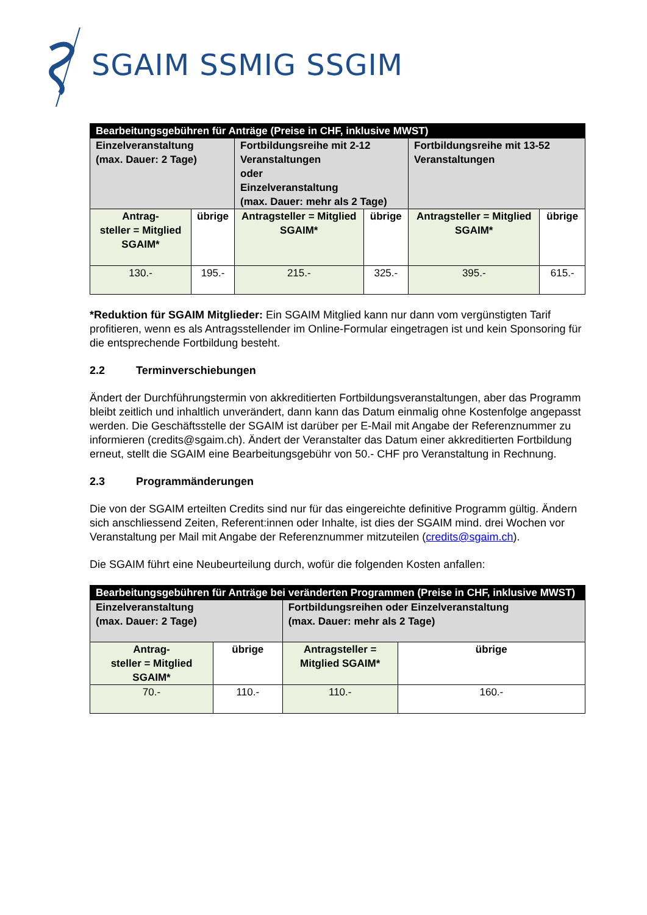SGAIM SSMIG SSGIM
| Bearbeitungsgebühren für Anträge (Preise in CHF, inklusive MWST) | | | | | |
| --- | --- | --- | --- | --- | --- |
| Einzelveranstaltung (max. Dauer: 2 Tage) | | Fortbildungsreihe mit 2-12 Veranstaltungen oder Einzelveranstaltung (max. Dauer: mehr als 2 Tage) | | Fortbildungsreihe mit 13-52 Veranstaltungen | |
| Antrag- steller = Mitglied SGAIM* | übrige | Antragsteller = Mitglied SGAIM* | übrige | Antragsteller = Mitglied SGAIM* | übrige |
| 130.- | 195.- | 215.- | 325.- | 395.- | 615.- |
*Reduktion für SGAIM Mitglieder: Ein SGAIM Mitglied kann nur dann vom vergünstigten Tarif profitieren, wenn es als Antragsstellender im Online-Formular eingetragen ist und kein Sponsoring für die entsprechende Fortbildung besteht.
2.2 Terminverschiebungen
Ändert der Durchführungstermin von akkreditierten Fortbildungsveranstaltungen, aber das Programm bleibt zeitlich und inhaltlich unverändert, dann kann das Datum einmalig ohne Kostenfolge angepasst werden. Die Geschäftsstelle der SGAIM ist darüber per E-Mail mit Angabe der Referenznummer zu informieren (credits@sgaim.ch). Ändert der Veranstalter das Datum einer akkreditierten Fortbildung erneut, stellt die SGAIM eine Bearbeitungsgebühr von 50.- CHF pro Veranstaltung in Rechnung.
2.3 Programmänderungen
Die von der SGAIM erteilten Credits sind nur für das eingereichte definitive Programm gültig. Ändern sich anschliessend Zeiten, Referent:innen oder Inhalte, ist dies der SGAIM mind. drei Wochen vor Veranstaltung per Mail mit Angabe der Referenznummer mitzuteilen (credits@sgaim.ch).
Die SGAIM führt eine Neubeurteilung durch, wofür die folgenden Kosten anfallen:
| Bearbeitungsgebühren für Anträge bei veränderten Programmen (Preise in CHF, inklusive MWST) | | | |
| --- | --- | --- | --- |
| Einzelveranstaltung (max. Dauer: 2 Tage) | | Fortbildungsreihen oder Einzelveranstaltung (max. Dauer: mehr als 2 Tage) | |
| Antrag- steller = Mitglied SGAIM* | übrige | Antragsteller = Mitglied SGAIM* | übrige |
| 70.- | 110.- | 110.- | 160.- |